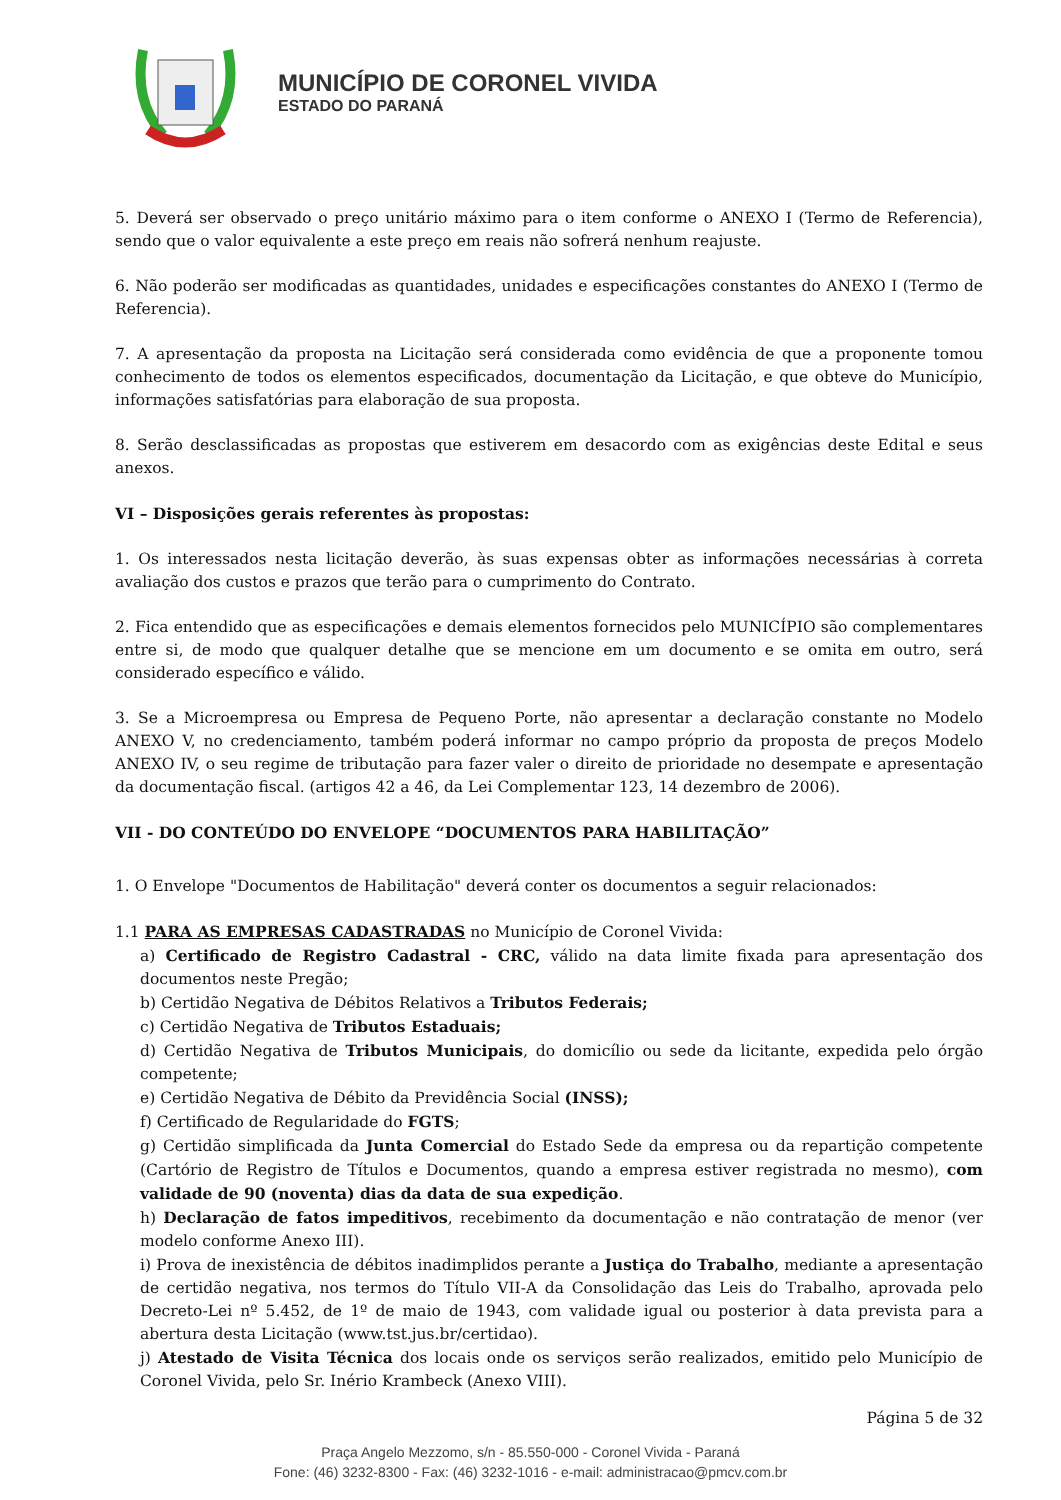MUNICÍPIO DE CORONEL VIVIDA
ESTADO DO PARANÁ
5. Deverá ser observado o preço unitário máximo para o item conforme o ANEXO I (Termo de Referencia), sendo que o valor equivalente a este preço em reais não sofrerá nenhum reajuste.
6. Não poderão ser modificadas as quantidades, unidades e especificações constantes do ANEXO I (Termo de Referencia).
7. A apresentação da proposta na Licitação será considerada como evidência de que a proponente tomou conhecimento de todos os elementos especificados, documentação da Licitação, e que obteve do Município, informações satisfatórias para elaboração de sua proposta.
8. Serão desclassificadas as propostas que estiverem em desacordo com as exigências deste Edital e seus anexos.
VI – Disposições gerais referentes às propostas:
1. Os interessados nesta licitação deverão, às suas expensas obter as informações necessárias à correta avaliação dos custos e prazos que terão para o cumprimento do Contrato.
2. Fica entendido que as especificações e demais elementos fornecidos pelo MUNICÍPIO são complementares entre si, de modo que qualquer detalhe que se mencione em um documento e se omita em outro, será considerado específico e válido.
3. Se a Microempresa ou Empresa de Pequeno Porte, não apresentar a declaração constante no Modelo ANEXO V, no credenciamento, também poderá informar no campo próprio da proposta de preços Modelo ANEXO IV, o seu regime de tributação para fazer valer o direito de prioridade no desempate e apresentação da documentação fiscal. (artigos 42 a 46, da Lei Complementar 123, 14 dezembro de 2006).
VII - DO CONTEÚDO DO ENVELOPE “DOCUMENTOS PARA HABILITAÇÃO”
1. O Envelope "Documentos de Habilitação" deverá conter os documentos a seguir relacionados:
1.1 PARA AS EMPRESAS CADASTRADAS no Município de Coronel Vivida:
a) Certificado de Registro Cadastral - CRC, válido na data limite fixada para apresentação dos documentos neste Pregão;
b) Certidão Negativa de Débitos Relativos a Tributos Federais;
c) Certidão Negativa de Tributos Estaduais;
d) Certidão Negativa de Tributos Municipais, do domicílio ou sede da licitante, expedida pelo órgão competente;
e) Certidão Negativa de Débito da Previdência Social (INSS);
f) Certificado de Regularidade do FGTS;
g) Certidão simplificada da Junta Comercial do Estado Sede da empresa ou da repartição competente (Cartório de Registro de Títulos e Documentos, quando a empresa estiver registrada no mesmo), com validade de 90 (noventa) dias da data de sua expedição.
h) Declaração de fatos impeditivos, recebimento da documentação e não contratação de menor (ver modelo conforme Anexo III).
i) Prova de inexistência de débitos inadimplidos perante a Justiça do Trabalho, mediante a apresentação de certidão negativa, nos termos do Título VII-A da Consolidação das Leis do Trabalho, aprovada pelo Decreto-Lei nº 5.452, de 1º de maio de 1943, com validade igual ou posterior à data prevista para a abertura desta Licitação (www.tst.jus.br/certidao).
j) Atestado de Visita Técnica dos locais onde os serviços serão realizados, emitido pelo Município de Coronel Vivida, pelo Sr. Inério Krambeck (Anexo VIII).
Página 5 de 32
Praça Angelo Mezzomo, s/n - 85.550-000 - Coronel Vivida - Paraná
Fone: (46) 3232-8300 - Fax: (46) 3232-1016 - e-mail: administracao@pmcv.com.br